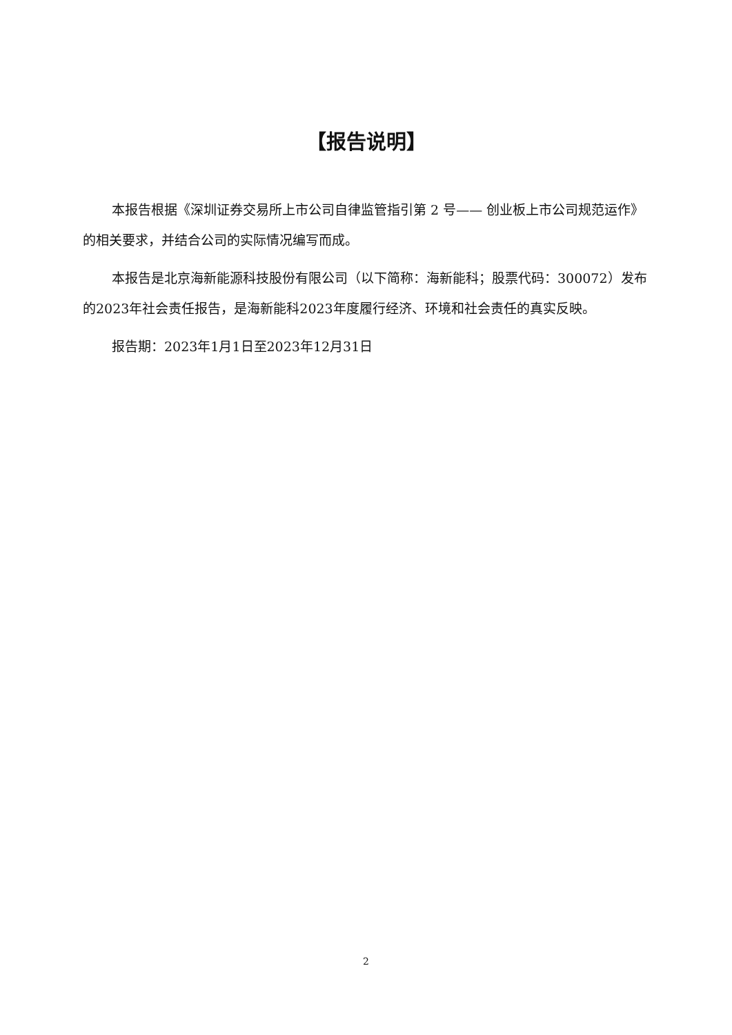【报告说明】
本报告根据《深圳证券交易所上市公司自律监管指引第 2 号—— 创业板上市公司规范运作》的相关要求，并结合公司的实际情况编写而成。
本报告是北京海新能源科技股份有限公司（以下简称：海新能科；股票代码：300072）发布的2023年社会责任报告，是海新能科2023年度履行经济、环境和社会责任的真实反映。
报告期：2023年1月1日至2023年12月31日
2